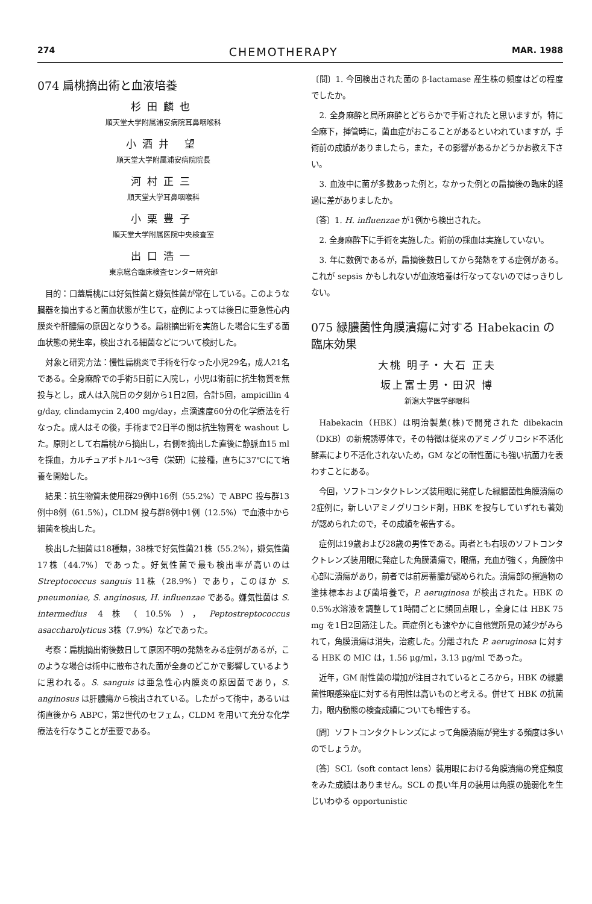274 CHEMOTHERAPY MAR. 1988
074 扁桃摘出術と血液培養
杉田麟也
順天堂大学附属浦安病院耳鼻咽喉科
小酒井 望
順天堂大学附属浦安病院院長
河村正三
順天堂大学耳鼻咽喉科
小栗豊子
順天堂大学附属医院中央検査室
出口浩一
東京総合臨床検査センター研究部
目的：口蓋扁桃には好気性菌と嫌気性菌が常在している。このような臓器を摘出すると菌血状態が生じて，症例によっては後日に亜急性心内膜炎や肝膿瘍の原因となりうる。扁桃摘出術を実施した場合に生ずる菌血状態の発生率，検出される細菌などについて検討した。
対象と研究方法：慢性扁桃炎で手術を行なった小児29名，成人21名である。全身麻酔での手術5日前に入院し，小児は術前に抗生物質を無投与とし，成人は入院日の夕刻から1日2回，合計5回，ampicillin 4 g/day, clindamycin 2,400 mg/day，点滴速度60分の化学療法を行なった。成人はその後，手術まで2日半の間は抗生物質を washout した。原則として右扁桃から摘出し，右側を摘出した直後に静脈血15 ml を採血，カルチュアボトル1～3号（栄研）に接種，直ちに37℃にて培養を開始した。
結果：抗生物質未使用群29例中16例（55.2%）で ABPC 投与群13例中8例（61.5%），CLDM 投与群8例中1例（12.5%）で血液中から細菌を検出した。
検出した細菌は18種類，38株で好気性菌21株（55.2%），嫌気性菌17株（44.7%）であった。好気性菌で最も検出率が高いのは Streptococcus sanguis 11株（28.9%）であり，このほか S. pneumoniae, S. anginosus, H. influenzae である。嫌気性菌は S. intermedius 4株（10.5%），Peptostreptococcus asaccharolyticus 3株（7.9%）などであった。
考察：扁桃摘出術後数日して原因不明の発熱をみる症例があるが，このような場合は術中に散布された菌が全身のどこかで影響しているように思われる。S. sanguis は亜急性心内膜炎の原因菌であり，S. anginosus は肝膿瘍から検出されている。したがって術中，あるいは術直後から ABPC，第2世代のセフェム，CLDM を用いて充分な化学療法を行なうことが重要である。
〔問〕1. 今回検出された菌の β-lactamase 産生株の頻度はどの程度でしたか。
2. 全身麻酔と局所麻酔とどちらかで手術されたと思いますが，特に全麻下，挿管時に，菌血症がおこることがあるといわれていますが，手術前の成績がありましたら，また，その影響があるかどうかお教え下さい。
3. 血液中に菌が多数あった例と，なかった例との扁摘後の臨床的経過に差がありましたか。
〔答〕1. H. influenzae が1例から検出された。
2. 全身麻酔下に手術を実施した。術前の採血は実施していない。
3. 年に数例であるが，扁摘後数日してから発熱をする症例がある。これが sepsis かもしれないが血液培養は行なってないのではっきりしない。
075 緑膿菌性角膜潰瘍に対する Habekacin の臨床効果
大桃 明子・大石 正夫
坂上富士男・田沢 博
新潟大学医学部眼科
Habekacin（HBK）は明治製菓(株)で開発された dibekacin（DKB）の新規誘導体で，その特徴は従来のアミノグリコシド不活化酵素により不活化されないため，GM などの耐性菌にも強い抗菌力を表わすことにある。
今回，ソフトコンタクトレンズ装用眼に発症した緑膿菌性角膜潰瘍の2症例に，新しいアミノグリコシド剤，HBK を投与していずれも著効が認められたので，その成績を報告する。
症例は19歳および28歳の男性である。両者とも右眼のソフトコンタクトレンズ装用眼に発症した角膜潰瘍で，眼痛，充血が強く，角膜傍中心部に潰瘍があり，前者では前房蓄膿が認められた。潰瘍部の擦過物の塗抹標本および菌培養で，P. aeruginosa が検出された。HBK の0.5%水溶液を調整して1時間ごとに頻回点眼し，全身には HBK 75 mg を1日2回筋注した。両症例とも速やかに自他覚所見の減少がみられて，角膜潰瘍は消失，治癒した。分離された P. aeruginosa に対する HBK の MIC は，1.56 μg/ml，3.13 μg/ml であった。
近年，GM 耐性菌の増加が注目されているところから，HBK の緑膿菌性眼感染症に対する有用性は高いものと考える。併せて HBK の抗菌力，眼内動態の検査成績についても報告する。
〔問〕ソフトコンタクトレンズによって角膜潰瘍が発生する頻度は多いのでしょうか。
〔答〕SCL（soft contact lens）装用眼における角膜潰瘍の発症頻度をみた成績はありません。SCL の長い年月の装用は角膜の脆弱化を生じいわゆる opportunistic